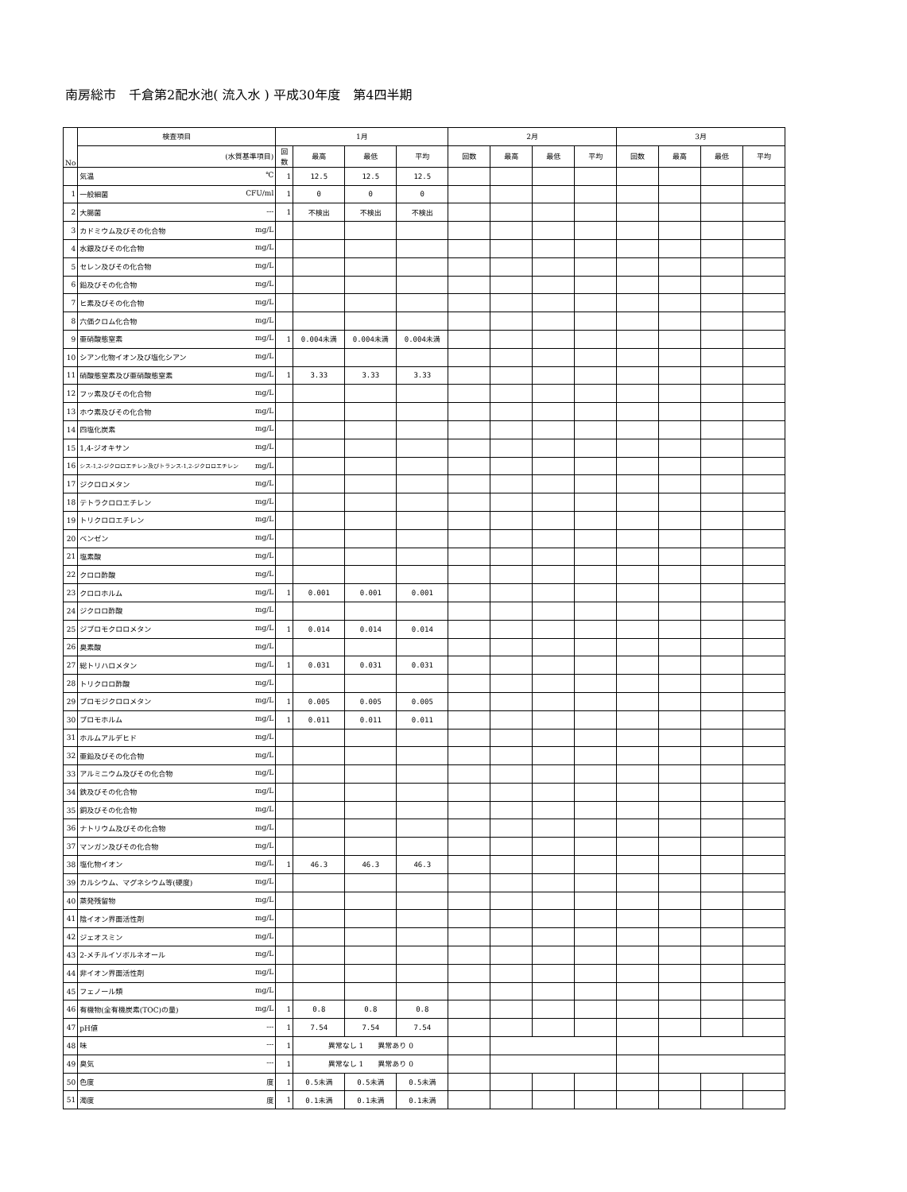南房総市　千倉第2配水池( 流入水 ) 平成30年度　第4四半期
| No | 検査項目 | 1月 | | | | 2月 | | | | 3月 | | | |
| --- | --- | --- | --- | --- | --- | --- | --- | --- | --- | --- | --- | --- | --- |
| | (水質基準項目) | 回数 | 最高 | 最低 | 平均 | 回数 | 最高 | 最低 | 平均 | 回数 | 最高 | 最低 | 平均 |
| | 気温 ℃ | 1 | 12.5 | 12.5 | 12.5 | | | | | | | | |
| 1 | 一般細菌 CFU/ml | 1 | 0 | 0 | 0 | | | | | | | | |
| 2 | 大腸菌 --- | 1 | 不検出 | 不検出 | 不検出 | | | | | | | | |
| 3 | カドミウム及びその化合物 mg/L | | | | | | | | | | | | |
| 4 | 水銀及びその化合物 mg/L | | | | | | | | | | | | |
| 5 | セレン及びその化合物 mg/L | | | | | | | | | | | | |
| 6 | 鉛及びその化合物 mg/L | | | | | | | | | | | | |
| 7 | ヒ素及びその化合物 mg/L | | | | | | | | | | | | |
| 8 | 六価クロム化合物 mg/L | | | | | | | | | | | | |
| 9 | 亜硝酸態窒素 mg/L | 1 | 0.004未満 | 0.004未満 | 0.004未満 | | | | | | | | |
| 10 | シアン化物イオン及び塩化シアン mg/L | | | | | | | | | | | | |
| 11 | 硝酸態窒素及び亜硝酸態窒素 mg/L | 1 | 3.33 | 3.33 | 3.33 | | | | | | | | |
| 12 | フッ素及びその化合物 mg/L | | | | | | | | | | | | |
| 13 | ホウ素及びその化合物 mg/L | | | | | | | | | | | | |
| 14 | 四塩化炭素 mg/L | | | | | | | | | | | | |
| 15 | 1,4-ジオキサン mg/L | | | | | | | | | | | | |
| 16 | シス-1,2-ジクロロエチレン及びトランス-1,2-ジクロロエチレン mg/L | | | | | | | | | | | | |
| 17 | ジクロロメタン mg/L | | | | | | | | | | | | |
| 18 | テトラクロロエチレン mg/L | | | | | | | | | | | | |
| 19 | トリクロロエチレン mg/L | | | | | | | | | | | | |
| 20 | ベンゼン mg/L | | | | | | | | | | | | |
| 21 | 塩素酸 mg/L | | | | | | | | | | | | |
| 22 | クロロ酢酸 mg/L | | | | | | | | | | | | |
| 23 | クロロホルム mg/L | 1 | 0.001 | 0.001 | 0.001 | | | | | | | | |
| 24 | ジクロロ酢酸 mg/L | | | | | | | | | | | | |
| 25 | ジブロモクロロメタン mg/L | 1 | 0.014 | 0.014 | 0.014 | | | | | | | | |
| 26 | 臭素酸 mg/L | | | | | | | | | | | | |
| 27 | 総トリハロメタン mg/L | 1 | 0.031 | 0.031 | 0.031 | | | | | | | | |
| 28 | トリクロロ酢酸 mg/L | | | | | | | | | | | | |
| 29 | ブロモジクロロメタン mg/L | 1 | 0.005 | 0.005 | 0.005 | | | | | | | | |
| 30 | ブロモホルム mg/L | 1 | 0.011 | 0.011 | 0.011 | | | | | | | | |
| 31 | ホルムアルデヒド mg/L | | | | | | | | | | | | |
| 32 | 亜鉛及びその化合物 mg/L | | | | | | | | | | | | |
| 33 | アルミニウム及びその化合物 mg/L | | | | | | | | | | | | |
| 34 | 鉄及びその化合物 mg/L | | | | | | | | | | | | |
| 35 | 銅及びその化合物 mg/L | | | | | | | | | | | | |
| 36 | ナトリウム及びその化合物 mg/L | | | | | | | | | | | | |
| 37 | マンガン及びその化合物 mg/L | | | | | | | | | | | | |
| 38 | 塩化物イオン mg/L | 1 | 46.3 | 46.3 | 46.3 | | | | | | | | |
| 39 | カルシウム、マグネシウム等(硬度) mg/L | | | | | | | | | | | | |
| 40 | 蒸発残留物 mg/L | | | | | | | | | | | | |
| 41 | 陰イオン界面活性剤 mg/L | | | | | | | | | | | | |
| 42 | ジェオスミン mg/L | | | | | | | | | | | | |
| 43 | 2-メチルイソボルネオール mg/L | | | | | | | | | | | | |
| 44 | 非イオン界面活性剤 mg/L | | | | | | | | | | | | |
| 45 | フェノール類 mg/L | | | | | | | | | | | | |
| 46 | 有機物(全有機炭素(TOC)の量) mg/L | 1 | 0.8 | 0.8 | 0.8 | | | | | | | | |
| 47 | pH値 --- | 1 | 7.54 | 7.54 | 7.54 | | | | | | | | |
| 48 | 味 --- | 1 | 異常なし 1 異常あり 0 | | | | | | | | | | |
| 49 | 臭気 --- | 1 | 異常なし 1 異常あり 0 | | | | | | | | | | |
| 50 | 色度 度 | 1 | 0.5未満 | 0.5未満 | 0.5未満 | | | | | | | | |
| 51 | 濁度 度 | 1 | 0.1未満 | 0.1未満 | 0.1未満 | | | | | | | | |